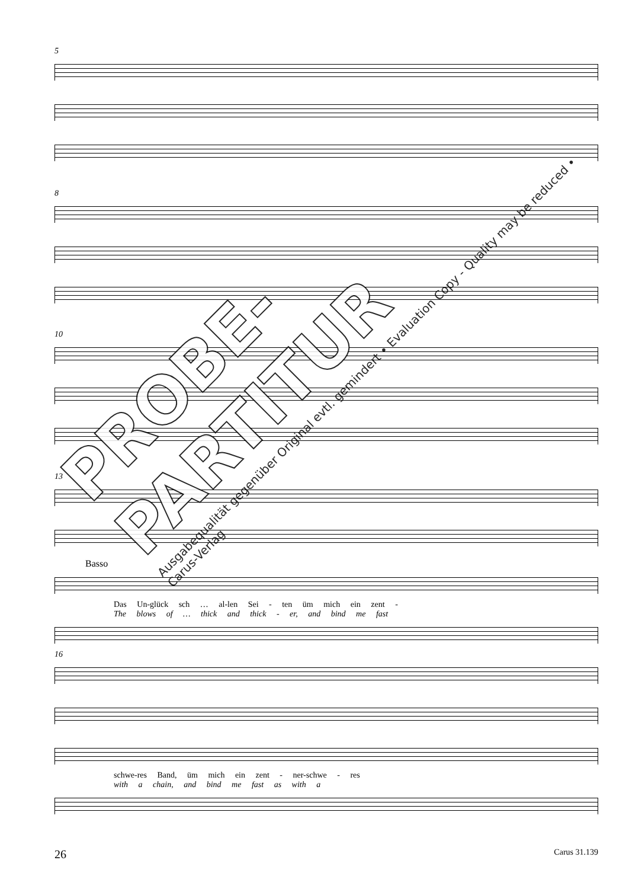5
8
10
13
Basso
Das Un-glück sch … al-len Sei - ten üm mich ein zent -
The blows of … thick and thick - er, and bind me fast
16
schwe-res Band, üm mich ein zent - ner-schwe - res
with a chain, and bind me fast as with a
PROBE-PARTITUR
Ausgabequalität gegenüber Original evtl. gemindert • Evaluation Copy - Quality may be reduced • Carus-Verlag
26 Carus 31.139